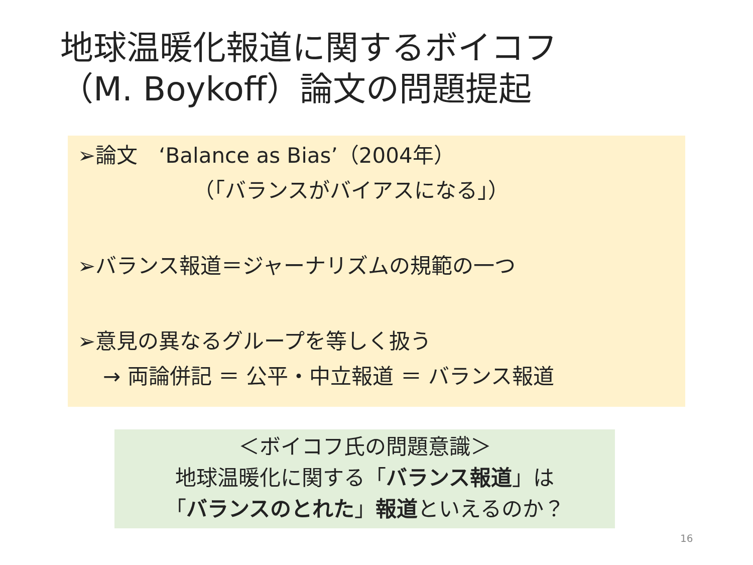地球温暖化報道に関するボイコフ
（M. Boykoff）論文の問題提起
➢論文　‘Balance as Bias’（2004年）
（「バランスがバイアスになる」）
➢バランス報道＝ジャーナリズムの規範の一つ
➢意見の異なるグループを等しく扱う
→ 両論併記 ＝ 公平・中立報道 ＝ バランス報道
＜ボイコフ氏の問題意識＞
地球温暖化に関する「バランス報道」は
「バランスのとれた」報道といえるのか？
16